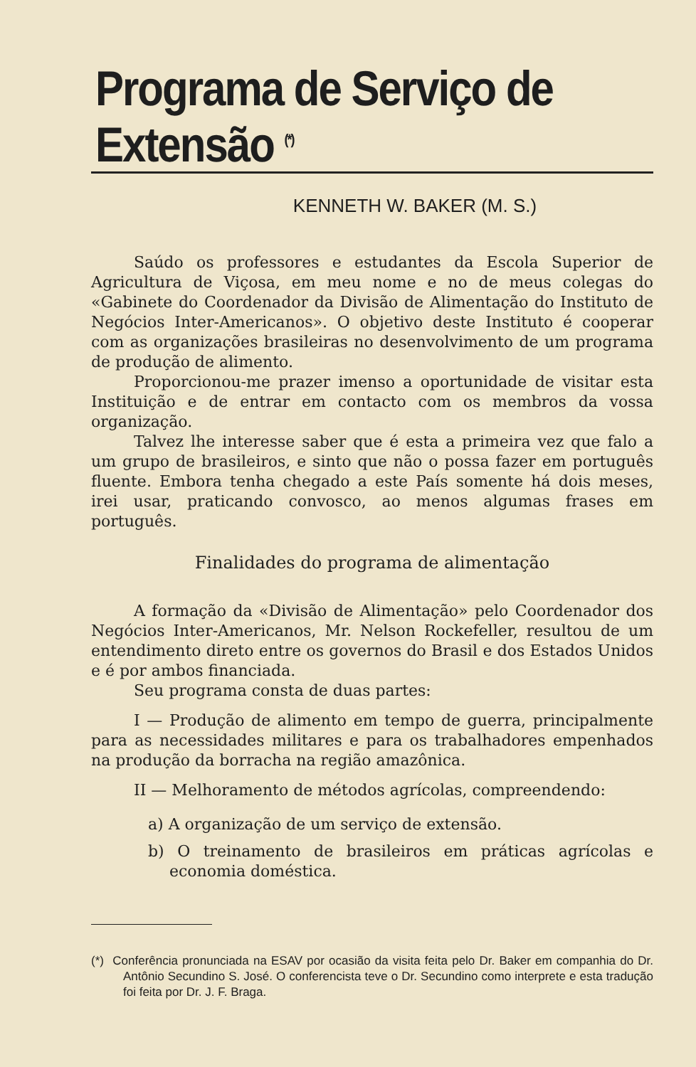Programa de Serviço de Extensão <sup>(*)</sup>
KENNETH W. BAKER (M. S.)
Saúdo os professores e estudantes da Escola Superior de Agricultura de Viçosa, em meu nome e no de meus colegas do «Gabinete do Coordenador da Divisão de Alimentação do Instituto de Negócios Inter-Americanos». O objetivo deste Instituto é cooperar com as organizações brasileiras no desenvolvimento de um programa de produção de alimento.
Proporcionou-me prazer imenso a oportunidade de visitar esta Instituição e de entrar em contacto com os membros da vossa organização.
Talvez lhe interesse saber que é esta a primeira vez que falo a um grupo de brasileiros, e sinto que não o possa fazer em português fluente. Embora tenha chegado a este País somente há dois meses, irei usar, praticando convosco, ao menos algumas frases em português.
Finalidades do programa de alimentação
A formação da «Divisão de Alimentação» pelo Coordenador dos Negócios Inter-Americanos, Mr. Nelson Rockefeller, resultou de um entendimento direto entre os governos do Brasil e dos Estados Unidos e é por ambos financiada.
Seu programa consta de duas partes:
I — Produção de alimento em tempo de guerra, principalmente para as necessidades militares e para os trabalhadores empenhados na produção da borracha na região amazônica.
II — Melhoramento de métodos agrícolas, compreendendo:
a) A organização de um serviço de extensão.
b) O treinamento de brasileiros em práticas agrícolas e economia doméstica.
(*) Conferência pronunciada na ESAV por ocasião da visita feita pelo Dr. Baker em companhia do Dr. Antônio Secundino S. José. O conferencista teve o Dr. Secundino como interprete e esta tradução foi feita por Dr. J. F. Braga.